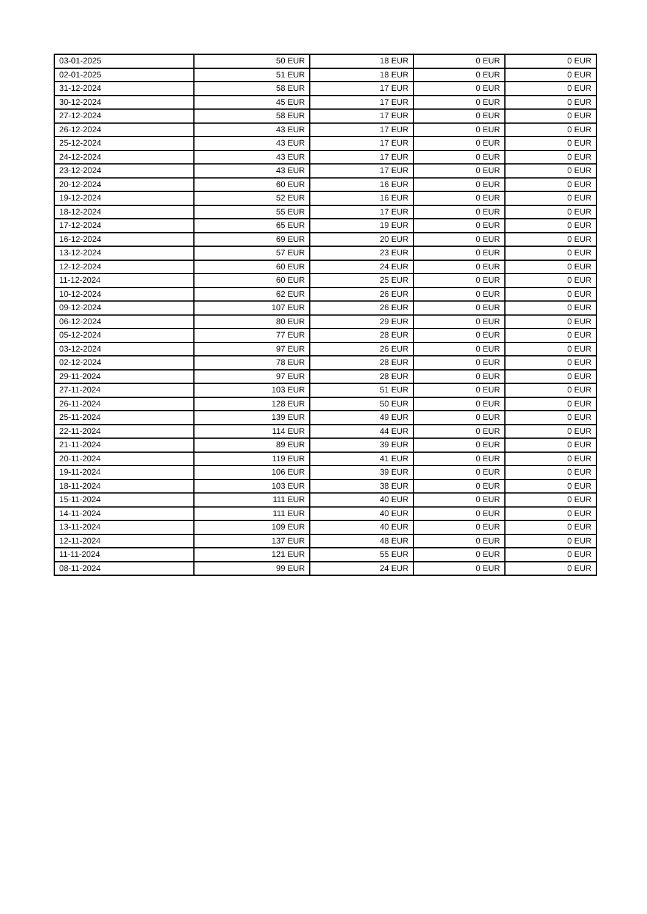| 03-01-2025 | 50 EUR | 18 EUR | 0 EUR | 0 EUR |
| 02-01-2025 | 51 EUR | 18 EUR | 0 EUR | 0 EUR |
| 31-12-2024 | 58 EUR | 17 EUR | 0 EUR | 0 EUR |
| 30-12-2024 | 45 EUR | 17 EUR | 0 EUR | 0 EUR |
| 27-12-2024 | 58 EUR | 17 EUR | 0 EUR | 0 EUR |
| 26-12-2024 | 43 EUR | 17 EUR | 0 EUR | 0 EUR |
| 25-12-2024 | 43 EUR | 17 EUR | 0 EUR | 0 EUR |
| 24-12-2024 | 43 EUR | 17 EUR | 0 EUR | 0 EUR |
| 23-12-2024 | 43 EUR | 17 EUR | 0 EUR | 0 EUR |
| 20-12-2024 | 60 EUR | 16 EUR | 0 EUR | 0 EUR |
| 19-12-2024 | 52 EUR | 16 EUR | 0 EUR | 0 EUR |
| 18-12-2024 | 55 EUR | 17 EUR | 0 EUR | 0 EUR |
| 17-12-2024 | 65 EUR | 19 EUR | 0 EUR | 0 EUR |
| 16-12-2024 | 69 EUR | 20 EUR | 0 EUR | 0 EUR |
| 13-12-2024 | 57 EUR | 23 EUR | 0 EUR | 0 EUR |
| 12-12-2024 | 60 EUR | 24 EUR | 0 EUR | 0 EUR |
| 11-12-2024 | 60 EUR | 25 EUR | 0 EUR | 0 EUR |
| 10-12-2024 | 62 EUR | 26 EUR | 0 EUR | 0 EUR |
| 09-12-2024 | 107 EUR | 26 EUR | 0 EUR | 0 EUR |
| 06-12-2024 | 80 EUR | 29 EUR | 0 EUR | 0 EUR |
| 05-12-2024 | 77 EUR | 28 EUR | 0 EUR | 0 EUR |
| 03-12-2024 | 97 EUR | 26 EUR | 0 EUR | 0 EUR |
| 02-12-2024 | 78 EUR | 28 EUR | 0 EUR | 0 EUR |
| 29-11-2024 | 97 EUR | 28 EUR | 0 EUR | 0 EUR |
| 27-11-2024 | 103 EUR | 51 EUR | 0 EUR | 0 EUR |
| 26-11-2024 | 128 EUR | 50 EUR | 0 EUR | 0 EUR |
| 25-11-2024 | 139 EUR | 49 EUR | 0 EUR | 0 EUR |
| 22-11-2024 | 114 EUR | 44 EUR | 0 EUR | 0 EUR |
| 21-11-2024 | 89 EUR | 39 EUR | 0 EUR | 0 EUR |
| 20-11-2024 | 119 EUR | 41 EUR | 0 EUR | 0 EUR |
| 19-11-2024 | 106 EUR | 39 EUR | 0 EUR | 0 EUR |
| 18-11-2024 | 103 EUR | 38 EUR | 0 EUR | 0 EUR |
| 15-11-2024 | 111 EUR | 40 EUR | 0 EUR | 0 EUR |
| 14-11-2024 | 111 EUR | 40 EUR | 0 EUR | 0 EUR |
| 13-11-2024 | 109 EUR | 40 EUR | 0 EUR | 0 EUR |
| 12-11-2024 | 137 EUR | 48 EUR | 0 EUR | 0 EUR |
| 11-11-2024 | 121 EUR | 55 EUR | 0 EUR | 0 EUR |
| 08-11-2024 | 99 EUR | 24 EUR | 0 EUR | 0 EUR |